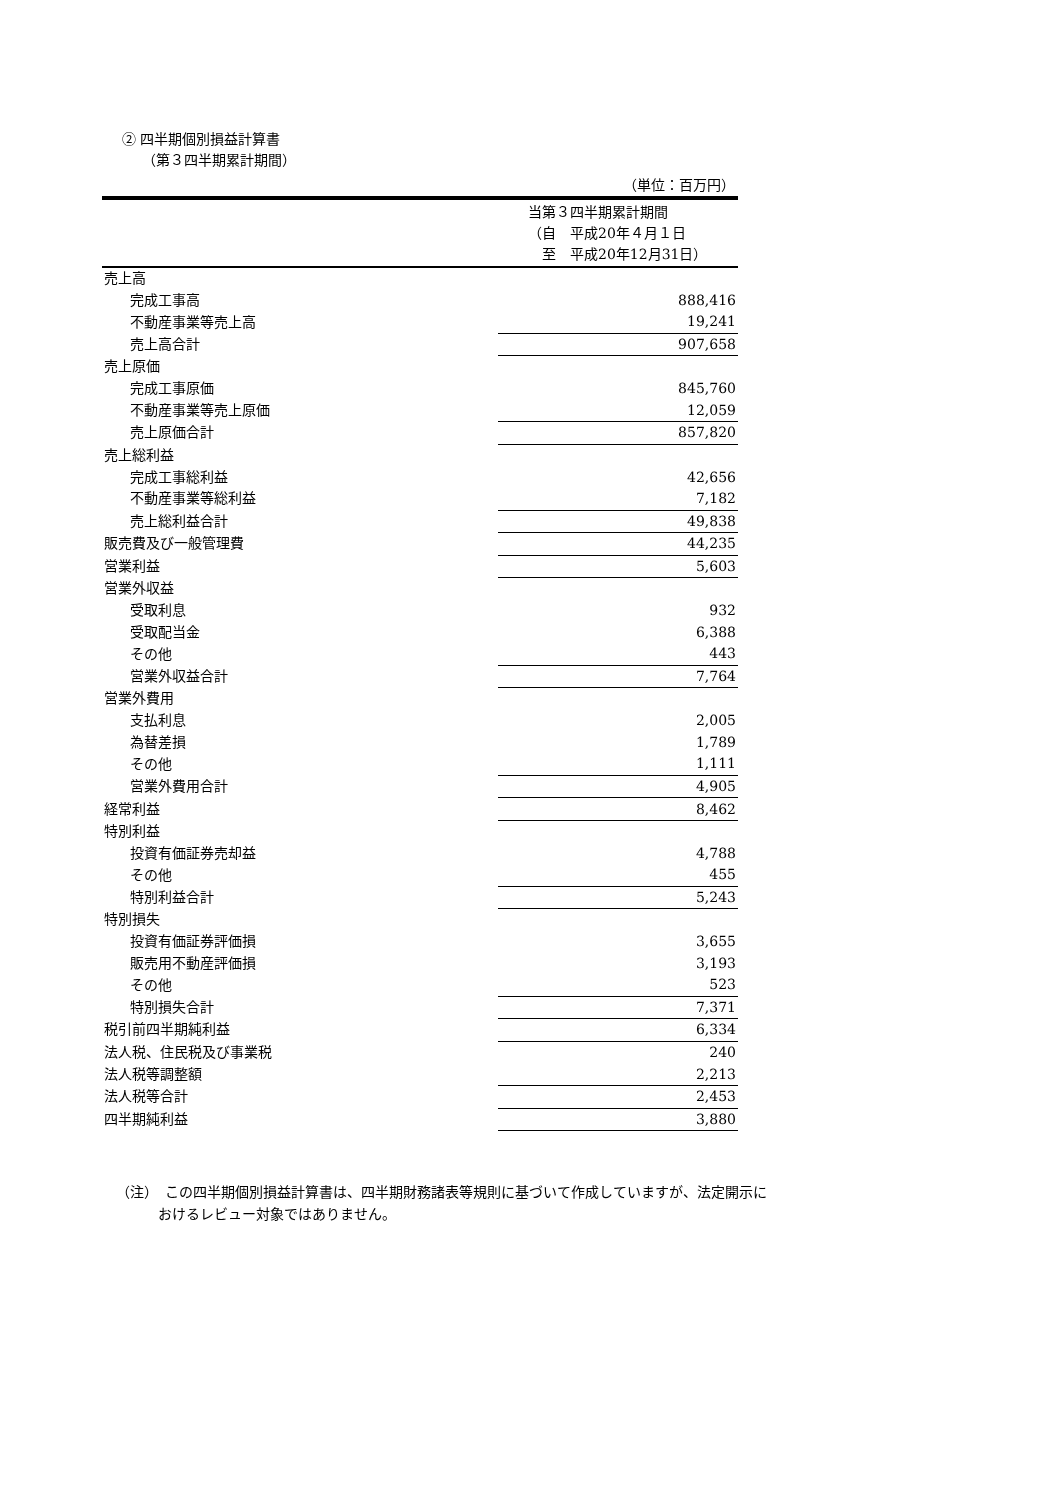② 四半期個別損益計算書
（第３四半期累計期間）
（単位：百万円）
| | 当第３四半期累計期間 （自 平成20年４月１日 至 平成20年12月31日） |
| 売上高 | |
| 完成工事高 | 888,416 |
| 不動産事業等売上高 | 19,241 |
| 売上高合計 | 907,658 |
| 売上原価 | |
| 完成工事原価 | 845,760 |
| 不動産事業等売上原価 | 12,059 |
| 売上原価合計 | 857,820 |
| 売上総利益 | |
| 完成工事総利益 | 42,656 |
| 不動産事業等総利益 | 7,182 |
| 売上総利益合計 | 49,838 |
| 販売費及び一般管理費 | 44,235 |
| 営業利益 | 5,603 |
| 営業外収益 | |
| 受取利息 | 932 |
| 受取配当金 | 6,388 |
| その他 | 443 |
| 営業外収益合計 | 7,764 |
| 営業外費用 | |
| 支払利息 | 2,005 |
| 為替差損 | 1,789 |
| その他 | 1,111 |
| 営業外費用合計 | 4,905 |
| 経常利益 | 8,462 |
| 特別利益 | |
| 投資有価証券売却益 | 4,788 |
| その他 | 455 |
| 特別利益合計 | 5,243 |
| 特別損失 | |
| 投資有価証券評価損 | 3,655 |
| 販売用不動産評価損 | 3,193 |
| その他 | 523 |
| 特別損失合計 | 7,371 |
| 税引前四半期純利益 | 6,334 |
| 法人税、住民税及び事業税 | 240 |
| 法人税等調整額 | 2,213 |
| 法人税等合計 | 2,453 |
| 四半期純利益 | 3,880 |
（注）　この四半期個別損益計算書は、四半期財務諸表等規則に基づいて作成していますが、法定開示に
　　　おけるレビュー対象ではありません。